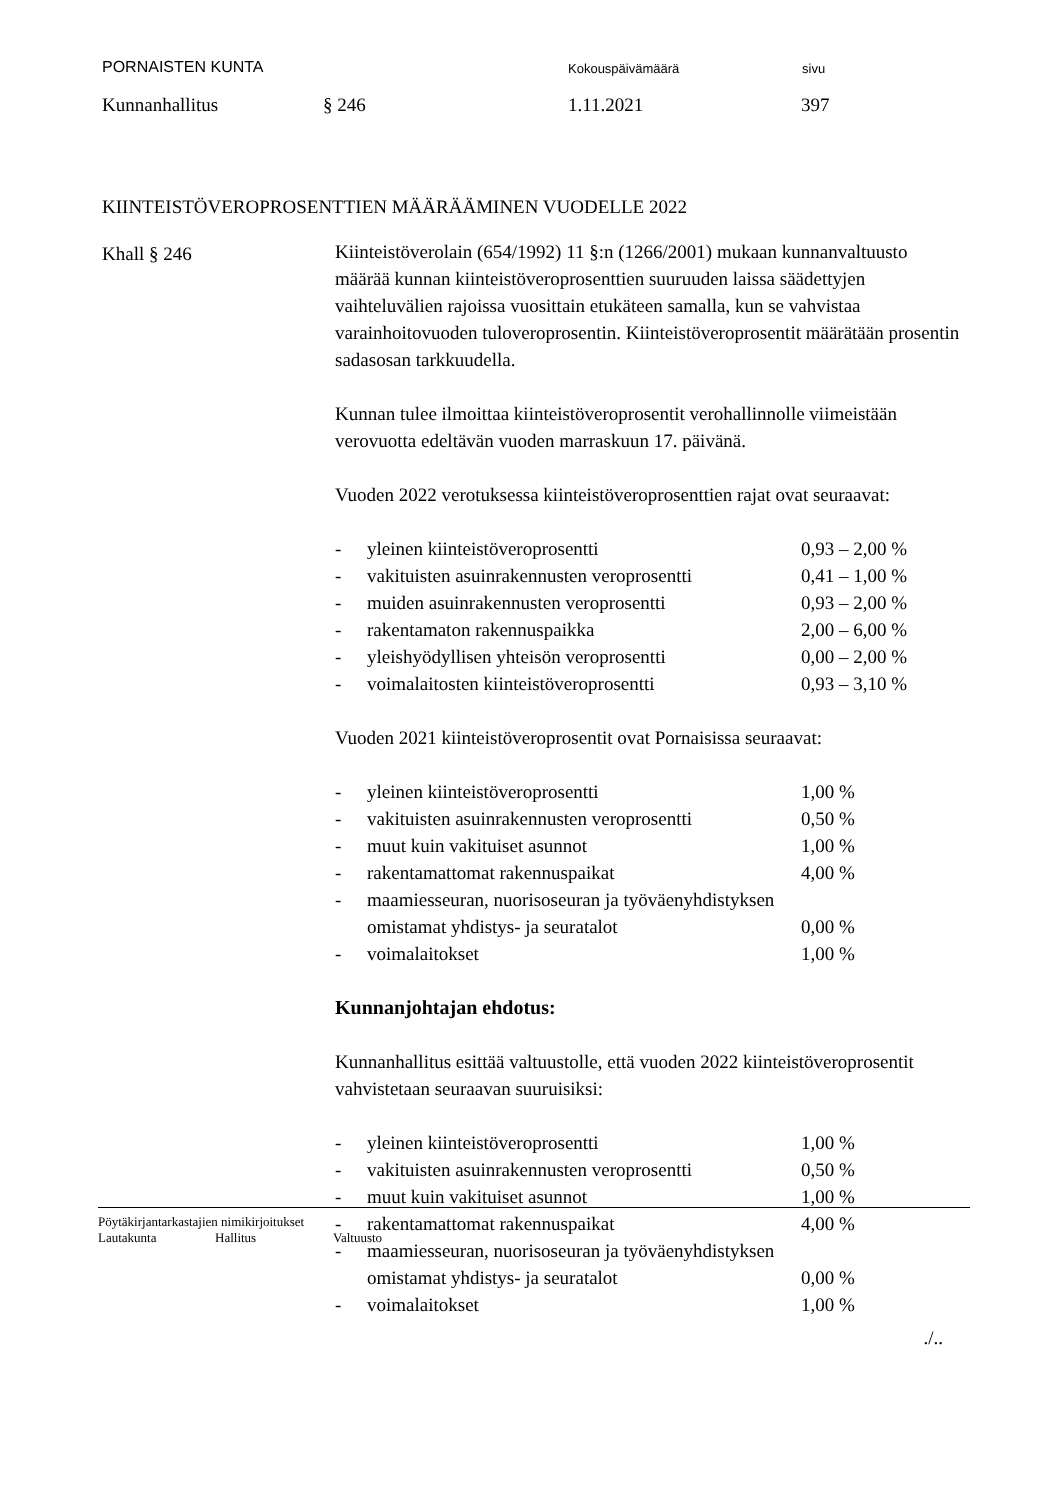PORNAISTEN KUNTA Kokouspäivämäärä sivu
Kunnanhallitus § 246 1.11.2021 397
KIINTEISTÖVEROPROSENTTIEN MÄÄRÄÄMINEN VUODELLE 2022
Khall § 246
Kiinteistöverolain (654/1992) 11 §:n (1266/2001) mukaan kunnanvaltuusto määrää kunnan kiinteistöveroprosenttien suuruuden laissa säädettyjen vaihteluvälien rajoissa vuosittain etukäteen samalla, kun se vahvistaa varainhoitovuoden tuloveroprosentin. Kiinteistöveroprosentit määrätään prosentin sadasosan tarkkuudella.
Kunnan tulee ilmoittaa kiinteistöveroprosentit verohallinnolle viimeistään verovuotta edeltävän vuoden marraskuun 17. päivänä.
Vuoden 2022 verotuksessa kiinteistöveroprosenttien rajat ovat seuraavat:
| - | yleinen kiinteistöveroprosentti | 0,93 – 2,00 % |
| - | vakituisten asuinrakennusten veroprosentti | 0,41 – 1,00 % |
| - | muiden asuinrakennusten veroprosentti | 0,93 – 2,00 % |
| - | rakentamaton rakennuspaikka | 2,00 – 6,00 % |
| - | yleishyödyllisen yhteisön veroprosentti | 0,00 – 2,00 % |
| - | voimalaitosten kiinteistöveroprosentti | 0,93 – 3,10 % |
Vuoden 2021 kiinteistöveroprosentit ovat Pornaisissa seuraavat:
| - | yleinen kiinteistöveroprosentti | 1,00 % |
| - | vakituisten asuinrakennusten veroprosentti | 0,50 % |
| - | muut kuin vakituiset asunnot | 1,00 % |
| - | rakentamattomat rakennuspaikat | 4,00 % |
| - | maamiesseuran, nuorisoseuran ja työväenyhdistyksen omistamat yhdistys- ja seuratalot | 0,00 % |
| - | voimalaitokset | 1,00 % |
Kunnanjohtajan ehdotus:
Kunnanhallitus esittää valtuustolle, että vuoden 2022 kiinteistöveroprosentit vahvistetaan seuraavan suuruisiksi:
| - | yleinen kiinteistöveroprosentti | 1,00 % |
| - | vakituisten asuinrakennusten veroprosentti | 0,50 % |
| - | muut kuin vakituiset asunnot | 1,00 % |
| - | rakentamattomat rakennuspaikat | 4,00 % |
| - | maamiesseuran, nuorisoseuran ja työväenyhdistyksen omistamat yhdistys- ja seuratalot | 0,00 % |
| - | voimalaitokset | 1,00 % |
./..
Pöytäkirjantarkastajien nimikirjoitukset
Lautakunta Hallitus Valtuusto